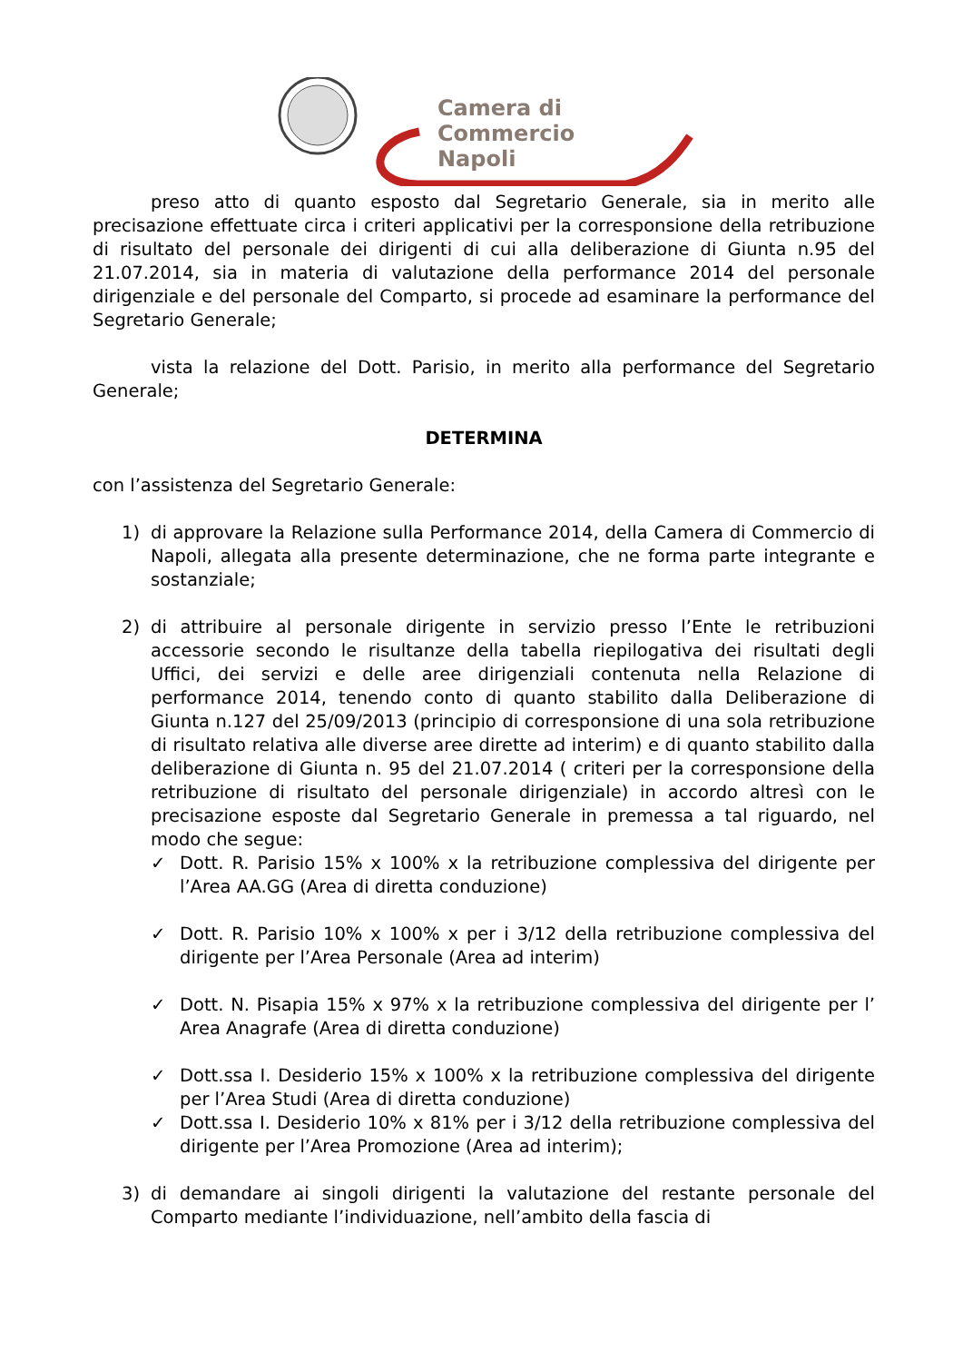Camera di Commercio
Napoli
preso atto di quanto esposto dal Segretario Generale, sia in merito alle precisazione effettuate circa i criteri applicativi per la corresponsione della retribuzione di risultato del personale dei dirigenti di cui alla deliberazione di Giunta n.95 del 21.07.2014, sia in materia di valutazione della performance 2014 del personale dirigenziale e del personale del Comparto, si procede ad esaminare la performance del Segretario Generale;
vista la relazione del Dott. Parisio, in merito alla performance del Segretario Generale;
DETERMINA
con l’assistenza del Segretario Generale:
1) di approvare la Relazione sulla Performance 2014, della Camera di Commercio di Napoli, allegata alla presente determinazione, che ne forma parte integrante e sostanziale;
2) di attribuire al personale dirigente in servizio presso l’Ente le retribuzioni accessorie secondo le risultanze della tabella riepilogativa dei risultati degli Uffici, dei servizi e delle aree dirigenziali contenuta nella Relazione di performance 2014, tenendo conto di quanto stabilito dalla Deliberazione di Giunta n.127 del 25/09/2013 (principio di corresponsione di una sola retribuzione di risultato relativa alle diverse aree dirette ad interim) e di quanto stabilito dalla deliberazione di Giunta n. 95 del 21.07.2014 ( criteri per la corresponsione della retribuzione di risultato del personale dirigenziale) in accordo altresì con le precisazione esposte dal Segretario Generale in premessa a tal riguardo, nel modo che segue:
✓ Dott. R. Parisio 15% x 100% x la retribuzione complessiva del dirigente per l’Area AA.GG (Area di diretta conduzione)
✓ Dott. R. Parisio 10% x 100% x per i 3/12 della retribuzione complessiva del dirigente per l’Area Personale (Area ad interim)
✓ Dott. N. Pisapia 15% x 97% x la retribuzione complessiva del dirigente per l’ Area Anagrafe (Area di diretta conduzione)
✓ Dott.ssa I. Desiderio 15% x 100% x la retribuzione complessiva del dirigente per l’Area Studi (Area di diretta conduzione)
✓ Dott.ssa I. Desiderio 10% x 81% per i 3/12 della retribuzione complessiva del dirigente per l’Area Promozione (Area ad interim);
3) di demandare ai singoli dirigenti la valutazione del restante personale del Comparto mediante l’individuazione, nell’ambito della fascia di